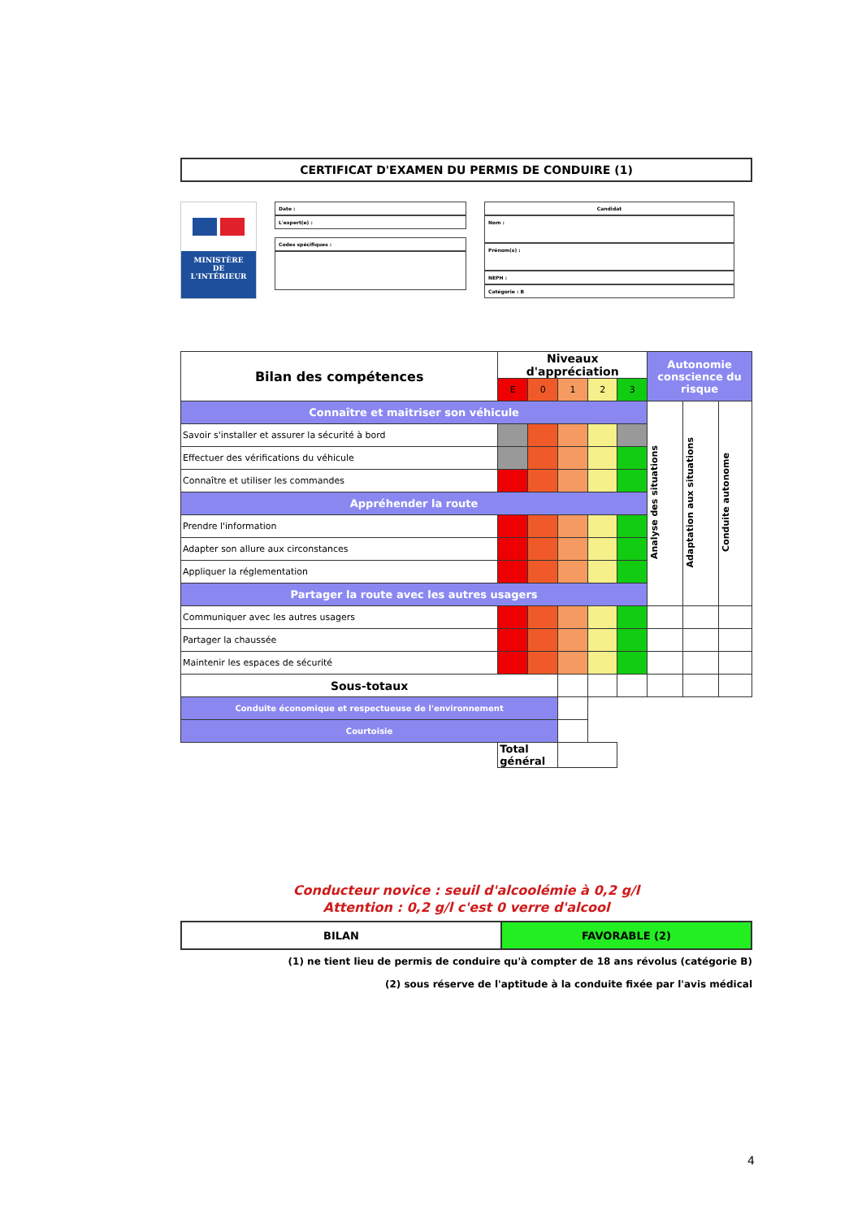CERTIFICAT D'EXAMEN DU PERMIS DE CONDUIRE (1)
MINISTÈRE
DE
L'INTÉRIEUR
Date :
L'expert(e) :
Codes spécifiques :
Candidat
Nom :
Prénom(s) :
NEPH :
Catégorie : B
| Bilan des compétences | Niveaux d'appréciation | | | | | Autonomie conscience du risque | | |
| --- | --- | --- | --- | --- | --- | --- | --- | --- |
| | E | 0 | 1 | 2 | 3 | | | |
| Connaître et maitriser son véhicule | | | | | | Analyse des situations | Adaptation aux situations | Conduite autonome |
| Savoir s'installer et assurer la sécurité à bord | | | | | | | | |
| Effectuer des vérifications du véhicule | | | | | | | | |
| Connaître et utiliser les commandes | | | | | | | | |
| Appréhender la route | | | | | | | | |
| Prendre l'information | | | | | | | | |
| Adapter son allure aux circonstances | | | | | | | | |
| Appliquer la réglementation | | | | | | | | |
| Partager la route avec les autres usagers | | | | | | | | |
| Communiquer avec les autres usagers | | | | | | | | |
| Partager la chaussée | | | | | | | | |
| Maintenir les espaces de sécurité | | | | | | | | |
| Sous-totaux | | | | | | | | |
| Conduite économique et respectueuse de l'environnement | | | | | | | | |
| Courtoisie | | | | | | | | |
| | Total général | | | | | | | |
Conducteur novice : seuil d'alcoolémie à 0,2 g/l
Attention : 0,2 g/l c'est 0 verre d'alcool
| BILAN | FAVORABLE (2) |
(1) ne tient lieu de permis de conduire qu'à compter de 18 ans révolus (catégorie B)
(2) sous réserve de l'aptitude à la conduite fixée par l'avis médical
4